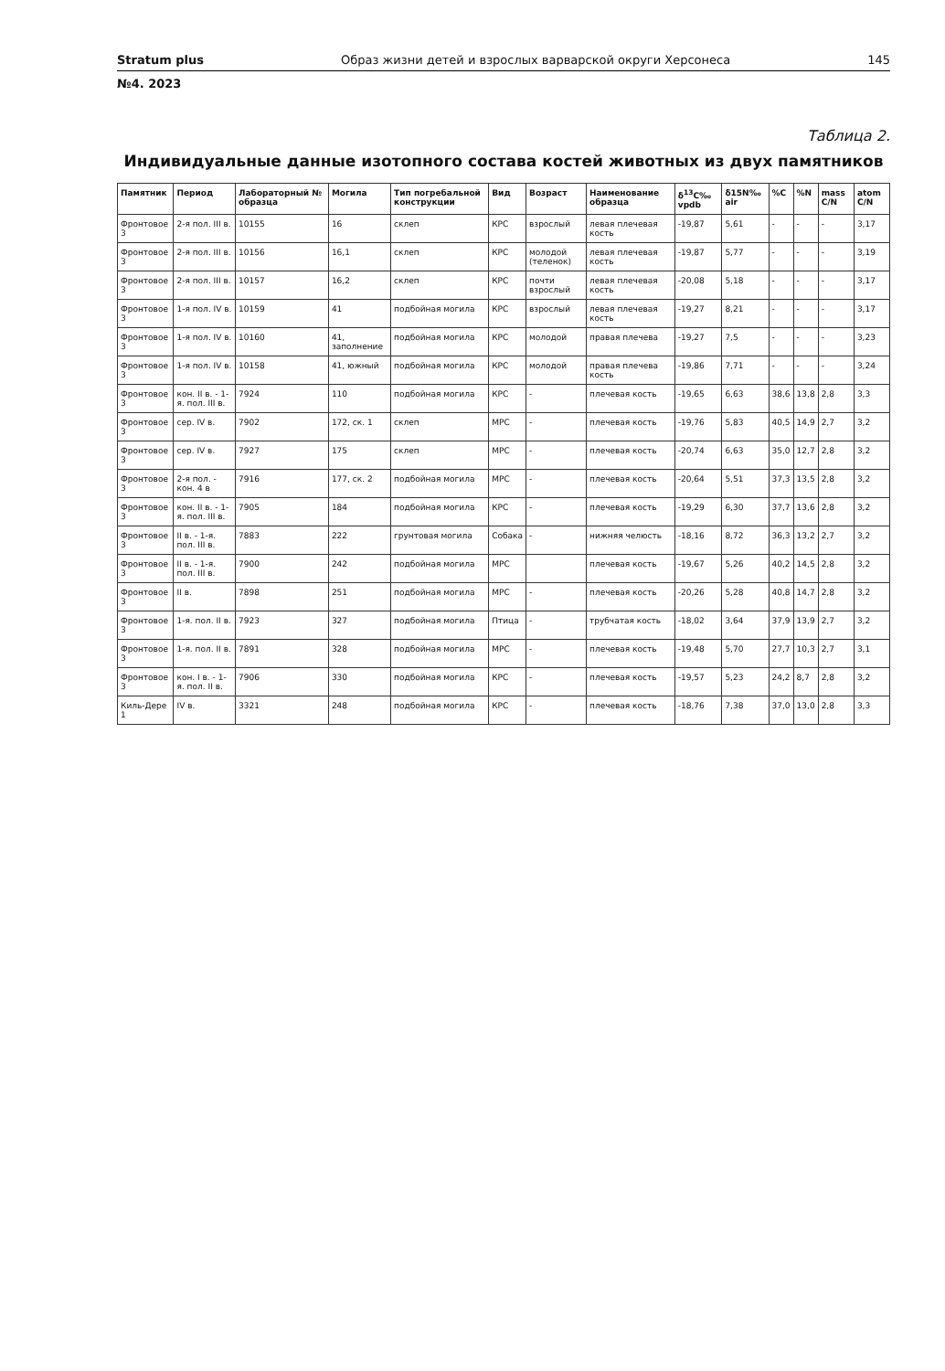Stratum plus Образ жизни детей и взрослых варварской округи Херсонеса 145
№4. 2023
Таблица 2.
Индивидуальные данные изотопного состава костей животных из двух памятников
| Памятник | Период | Лабораторный № образца | Могила | Тип погребальной конструкции | Вид | Возраст | Наименование образца | δ<sup>13</sup>C‰ vpdb | δ15N‰ air | %C | %N | mass C/N | atom C/N |
| --- | --- | --- | --- | --- | --- | --- | --- | --- | --- | --- | --- | --- | --- |
| Фронтовое 3 | 2-я пол. III в. | 10155 | 16 | склеп | КРС | взрослый | левая плечевая кость | -19,87 | 5,61 | - | - | - | 3,17 |
| Фронтовое 3 | 2-я пол. III в. | 10156 | 16,1 | склеп | КРС | молодой (теленок) | левая плечевая кость | -19,87 | 5,77 | - | - | - | 3,19 |
| Фронтовое 3 | 2-я пол. III в. | 10157 | 16,2 | склеп | КРС | почти взрослый | левая плечевая кость | -20,08 | 5,18 | - | - | - | 3,17 |
| Фронтовое 3 | 1-я пол. IV в. | 10159 | 41 | подбойная могила | КРС | взрослый | левая плечевая кость | -19,27 | 8,21 | - | - | - | 3,17 |
| Фронтовое 3 | 1-я пол. IV в. | 10160 | 41, заполнение | подбойная могила | КРС | молодой | правая плечева | -19,27 | 7,5 | - | - | - | 3,23 |
| Фронтовое 3 | 1-я пол. IV в. | 10158 | 41, южный | подбойная могила | КРС | молодой | правая плечева кость | -19,86 | 7,71 | - | - | - | 3,24 |
| Фронтовое 3 | кон. II в. - 1-я. пол. III в. | 7924 | 110 | подбойная могила | КРС | - | плечевая кость | -19,65 | 6,63 | 38,6 | 13,8 | 2,8 | 3,3 |
| Фронтовое 3 | сер. IV в. | 7902 | 172, ск. 1 | склеп | МРС | - | плечевая кость | -19,76 | 5,83 | 40,5 | 14,9 | 2,7 | 3,2 |
| Фронтовое 3 | сер. IV в. | 7927 | 175 | склеп | МРС | - | плечевая кость | -20,74 | 6,63 | 35,0 | 12,7 | 2,8 | 3,2 |
| Фронтовое 3 | 2-я пол. - кон. 4 в | 7916 | 177, ск. 2 | подбойная могила | МРС | - | плечевая кость | -20,64 | 5,51 | 37,3 | 13,5 | 2,8 | 3,2 |
| Фронтовое 3 | кон. II в. - 1-я. пол. III в. | 7905 | 184 | подбойная могила | КРС | - | плечевая кость | -19,29 | 6,30 | 37,7 | 13,6 | 2,8 | 3,2 |
| Фронтовое 3 | II в. - 1-я. пол. III в. | 7883 | 222 | грунтовая могила | Собака | - | нижняя челюсть | -18,16 | 8,72 | 36,3 | 13,2 | 2,7 | 3,2 |
| Фронтовое 3 | II в. - 1-я. пол. III в. | 7900 | 242 | подбойная могила | МРС | | плечевая кость | -19,67 | 5,26 | 40,2 | 14,5 | 2,8 | 3,2 |
| Фронтовое 3 | II в. | 7898 | 251 | подбойная могила | МРС | - | плечевая кость | -20,26 | 5,28 | 40,8 | 14,7 | 2,8 | 3,2 |
| Фронтовое 3 | 1-я. пол. II в. | 7923 | 327 | подбойная могила | Птица | - | трубчатая кость | -18,02 | 3,64 | 37,9 | 13,9 | 2,7 | 3,2 |
| Фронтовое 3 | 1-я. пол. II в. | 7891 | 328 | подбойная могила | МРС | - | плечевая кость | -19,48 | 5,70 | 27,7 | 10,3 | 2,7 | 3,1 |
| Фронтовое 3 | кон. I в. - 1-я. пол. II в. | 7906 | 330 | подбойная могила | КРС | - | плечевая кость | -19,57 | 5,23 | 24,2 | 8,7 | 2,8 | 3,2 |
| Киль-Дере 1 | IV в. | 3321 | 248 | подбойная могила | КРС | - | плечевая кость | -18,76 | 7,38 | 37,0 | 13,0 | 2,8 | 3,3 |